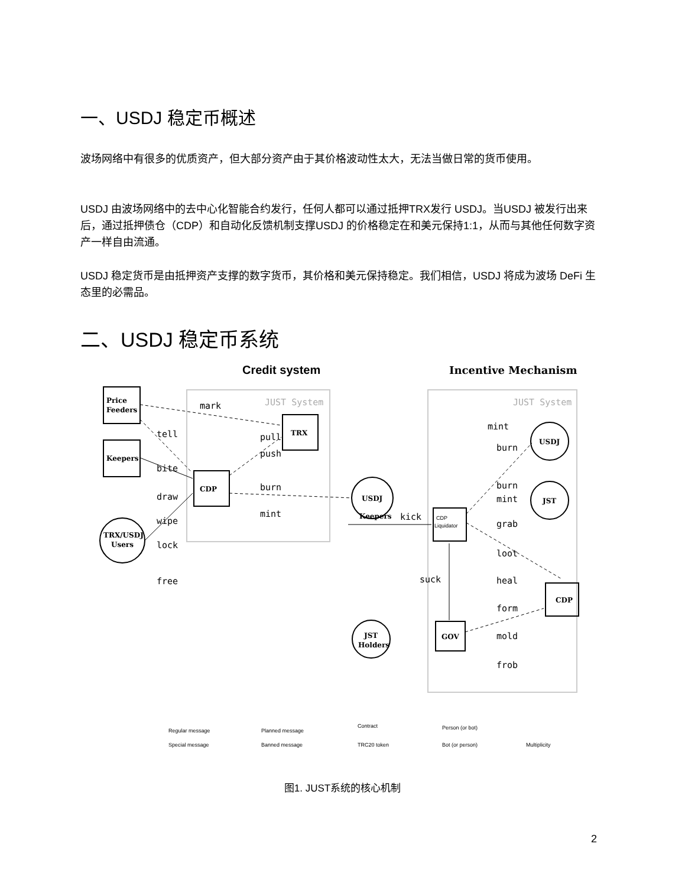一、USDJ 稳定币概述
波场网络中有很多的优质资产，但大部分资产由于其价格波动性太大，无法当做日常的货币使用。
USDJ 由波场网络中的去中心化智能合约发行，任何人都可以通过抵押TRX发行 USDJ。当USDJ 被发行出来后，通过抵押债仓（CDP）和自动化反馈机制支撑USDJ 的价格稳定在和美元保持1:1，从而与其他任何数字资产一样自由流通。
USDJ 稳定货币是由抵押资产支撑的数字货币，其价格和美元保持稳定。我们相信，USDJ 将成为波场 DeFi 生态里的必需品。
二、USDJ 稳定币系统
Credit system
Incentive Mechanism
JUST System
JUST System
CDP
TRX
USDJ
Price
Feeders
Keepers
TRX/USDJ
Users
USDJ
JST
CDP
Liquidator
GOV
CDP
Keepers
JST
Holders
mark
tell
pull
push
bite
draw
burn
wipe
mint
lock
free
mint
burn
burn
mint
kick
grab
loot
suck
heal
form
mold
frob
Regular message
Special message
Planned message
Banned message
Contract
TRC20 token
Person (or bot)
Bot (or person)
Multiplicity
图1. JUST系统的核心机制
2